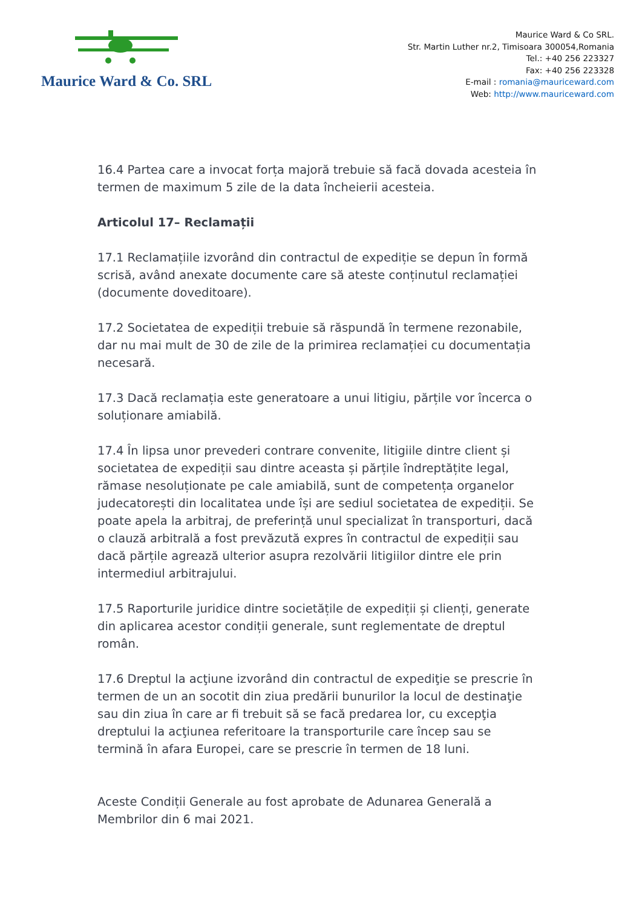Maurice Ward & Co. SRL
Maurice Ward & Co SRL.
Str. Martin Luther nr.2, Timisoara 300054,Romania
Tel.: +40 256 223327
Fax: +40 256 223328
E-mail : romania@mauriceward.com
Web: http://www.mauriceward.com
16.4 Partea care a invocat forța majoră trebuie să facă dovada acesteia în termen de maximum 5 zile de la data încheierii acesteia.
Articolul 17– Reclamații
17.1 Reclamațiile izvorând din contractul de expediție se depun în formă scrisă, având anexate documente care să ateste conținutul reclamației (documente doveditoare).
17.2 Societatea de expediții trebuie să răspundă în termene rezonabile, dar nu mai mult de 30 de zile de la primirea reclamației cu documentația necesară.
17.3 Dacă reclamația este generatoare a unui litigiu, părțile vor încerca o soluționare amiabilă.
17.4 În lipsa unor prevederi contrare convenite, litigiile dintre client și societatea de expediții sau dintre aceasta și părțile îndreptățite legal, rămase nesoluționate pe cale amiabilă, sunt de competența organelor judecatorești din localitatea unde își are sediul societatea de expediții. Se poate apela la arbitraj, de preferință unul specializat în transporturi, dacă o clauză arbitrală a fost prevăzută expres în contractul de expediții sau dacă părțile agrează ulterior asupra rezolvării litigiilor dintre ele prin intermediul arbitrajului.
17.5 Raporturile juridice dintre societățile de expediții și clienți, generate din aplicarea acestor condiții generale, sunt reglementate de dreptul român.
17.6 Dreptul la acţiune izvorând din contractul de expediţie se prescrie în termen de un an socotit din ziua predării bunurilor la locul de destinaţie sau din ziua în care ar fi trebuit să se facă predarea lor, cu excepţia dreptului la acţiunea referitoare la transporturile care încep sau se termină în afara Europei, care se prescrie în termen de 18 luni.
Aceste Condiții Generale au fost aprobate de Adunarea Generală a Membrilor din 6 mai 2021.